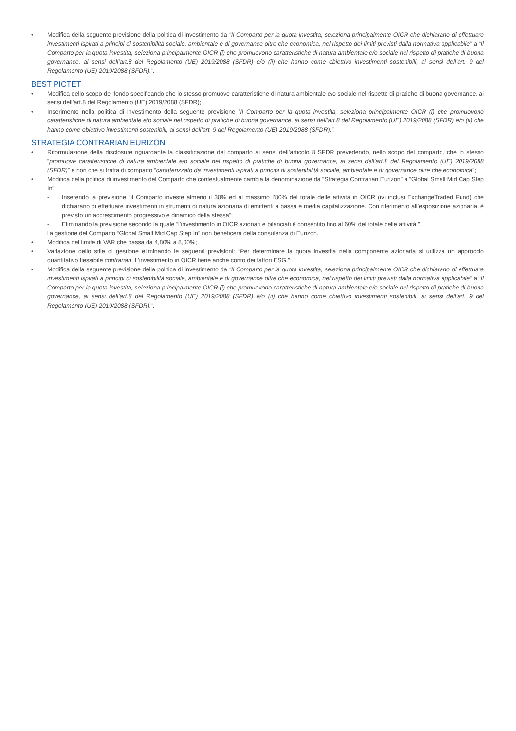• Modifica della seguente previsione della politica di investimento da “Il Comparto per la quota investita, seleziona principalmente OICR che dichiarano di effettuare investimenti ispirati a principi di sostenibilità sociale, ambientale e di governance oltre che economica, nel rispetto dei limiti previsti dalla normativa applicabile” a “Il Comparto per la quota investita, seleziona principalmente OICR (i) che promuovono caratteristiche di natura ambientale e/o sociale nel rispetto di pratiche di buona governance, ai sensi dell’art.8 del Regolamento (UE) 2019/2088 (SFDR) e/o (ii) che hanno come obiettivo investimenti sostenibili, ai sensi dell’art. 9 del Regolamento (UE) 2019/2088 (SFDR).”.
BEST PICTET
• Modifica dello scopo del fondo specificando che lo stesso promuove caratteristiche di natura ambientale e/o sociale nel rispetto di pratiche di buona governance, ai sensi dell’art.8 del Regolamento (UE) 2019/2088 (SFDR);
• Inserimento nella politica di investimento della seguente previsione “Il Comparto per la quota investita, seleziona principalmente OICR (i) che promuovono caratteristiche di natura ambientale e/o sociale nel rispetto di pratiche di buona governance, ai sensi dell’art.8 del Regolamento (UE) 2019/2088 (SFDR) e/o (ii) che hanno come obiettivo investimenti sostenibili, ai sensi dell’art. 9 del Regolamento (UE) 2019/2088 (SFDR).”.
STRATEGIA CONTRARIAN EURIZON
• Riformulazione della disclosure riguardante la classificazione del comparto ai sensi dell’articolo 8 SFDR prevedendo, nello scopo del comparto, che lo stesso “promuove caratteristiche di natura ambientale e/o sociale nel rispetto di pratiche di buona governance, ai sensi dell’art.8 del Regolamento (UE) 2019/2088 (SFDR)” e non che si tratta di comparto “caratterizzato da investimenti ispirati a principi di sostenibilità sociale, ambientale e di governance oltre che economica”;
• Modifica della politica di investimento del Comparto che contestualmente cambia la denominazione da “Strategia Contrarian Eurizon” a “Global Small Mid Cap Step In”:
- Inserendo la previsione “il Comparto investe almeno il 30% ed al massimo l’80% del totale delle attività in OICR (ivi inclusi ExchangeTraded Fund) che dichiarano di effettuare investimenti in strumenti di natura azionaria di emittenti a bassa e media capitalizzazione. Con riferimento all’esposizione azionaria, è previsto un accrescimento progressivo e dinamico della stessa”;
- Eliminando la previsione secondo la quale “l’investimento in OICR azionari e bilanciati è consentito fino al 60% del totale delle attività.”.
La gestione del Comparto “Global Small Mid Cap Step In” non beneficerà della consulenza di Eurizon.
• Modifica del limite di VAR che passa da 4,80% a 8,00%;
• Variazione dello stile di gestione eliminando le seguenti previsioni: “Per determinare la quota investita nella componente azionaria si utilizza un approccio quantitativo flessibile contrarian. L’investimento in OICR tiene anche conto dei fattori ESG.”;
• Modifica della seguente previsione della politica di investimento da “Il Comparto per la quota investita, seleziona principalmente OICR che dichiarano di effettuare investimenti ispirati a principi di sostenibilità sociale, ambientale e di governance oltre che economica, nel rispetto dei limiti previsti dalla normativa applicabile” a “Il Comparto per la quota investita, seleziona principalmente OICR (i) che promuovono caratteristiche di natura ambientale e/o sociale nel rispetto di pratiche di buona governance, ai sensi dell’art.8 del Regolamento (UE) 2019/2088 (SFDR) e/o (ii) che hanno come obiettivo investimenti sostenibili, ai sensi dell’art. 9 del Regolamento (UE) 2019/2088 (SFDR).”.